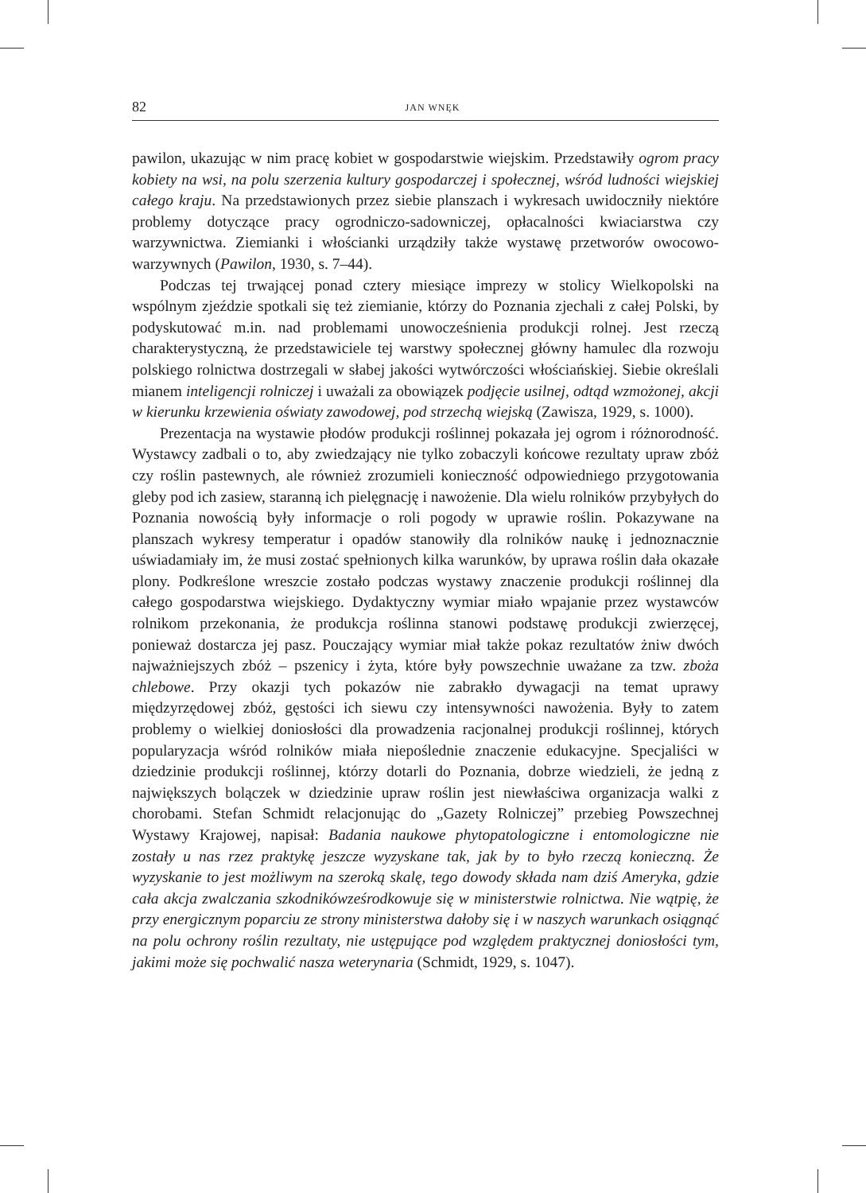82 JAN WNĘK
pawilon, ukazując w nim pracę kobiet w gospodarstwie wiejskim. Przedstawiły ogrom pracy kobiety na wsi, na polu szerzenia kultury gospodarczej i społecznej, wśród ludności wiejskiej całego kraju. Na przedstawionych przez siebie planszach i wykresach uwidoczniły niektóre problemy dotyczące pracy ogrodniczo-sadowniczej, opłacalności kwiaciarstwa czy warzywnictwa. Ziemianki i włościanki urządziły także wystawę przetworów owocowo-warzywnych (Pawilon, 1930, s. 7–44).
Podczas tej trwającej ponad cztery miesiące imprezy w stolicy Wielkopolski na wspólnym zjeździe spotkali się też ziemianie, którzy do Poznania zjechali z całej Polski, by podyskutować m.in. nad problemami unowocześnienia produkcji rolnej. Jest rzeczą charakterystyczną, że przedstawiciele tej warstwy społecznej główny hamulec dla rozwoju polskiego rolnictwa dostrzegali w słabej jakości wytwórczości włościańskiej. Siebie określali mianem inteligencji rolniczej i uważali za obowiązek podjęcie usilnej, odtąd wzmożonej, akcji w kierunku krzewienia oświaty zawodowej, pod strzechą wiejską (Zawisza, 1929, s. 1000).
Prezentacja na wystawie płodów produkcji roślinnej pokazała jej ogrom i różnorodność. Wystawcy zadbali o to, aby zwiedzający nie tylko zobaczyli końcowe rezultaty upraw zbóż czy roślin pastewnych, ale również zrozumieli konieczność odpowiedniego przygotowania gleby pod ich zasiew, staranną ich pielęgnację i nawożenie. Dla wielu rolników przybyłych do Poznania nowością były informacje o roli pogody w uprawie roślin. Pokazywane na planszach wykresy temperatur i opadów stanowiły dla rolników naukę i jednoznacznie uświadamiały im, że musi zostać spełnionych kilka warunków, by uprawa roślin dała okazałe plony. Podkreślone wreszcie zostało podczas wystawy znaczenie produkcji roślinnej dla całego gospodarstwa wiejskiego. Dydaktyczny wymiar miało wpajanie przez wystawców rolnikom przekonania, że produkcja roślinna stanowi podstawę produkcji zwierzęcej, ponieważ dostarcza jej pasz. Pouczający wymiar miał także pokaz rezultatów żniw dwóch najważniejszych zbóż – pszenicy i żyta, które były powszechnie uważane za tzw. zboża chlebowe. Przy okazji tych pokazów nie zabrakło dywagacji na temat uprawy międzyrzędowej zbóż, gęstości ich siewu czy intensywności nawożenia. Były to zatem problemy o wielkiej doniosłości dla prowadzenia racjonalnej produkcji roślinnej, których popularyzacja wśród rolników miała niepoślednie znaczenie edukacyjne. Specjaliści w dziedzinie produkcji roślinnej, którzy dotarli do Poznania, dobrze wiedzieli, że jedną z największych bolączek w dziedzinie upraw roślin jest niewłaściwa organizacja walki z chorobami. Stefan Schmidt relacjonując do „Gazety Rolniczej” przebieg Powszechnej Wystawy Krajowej, napisał: Badania naukowe phytopatologiczne i entomologiczne nie zostały u nas rzez praktykę jeszcze wyzyskane tak, jak by to było rzeczą konieczną. Że wyzyskanie to jest możliwym na szeroką skalę, tego dowody składa nam dziś Ameryka, gdzie cała akcja zwalczania szkodnikówześrodkowuje się w ministerstwie rolnictwa. Nie wątpię, że przy energicznym poparciu ze strony ministerstwa dałoby się i w naszych warunkach osiągnąć na polu ochrony roślin rezultaty, nie ustępujące pod względem praktycznej doniosłości tym, jakimi może się pochwalić nasza weterynaria (Schmidt, 1929, s. 1047).